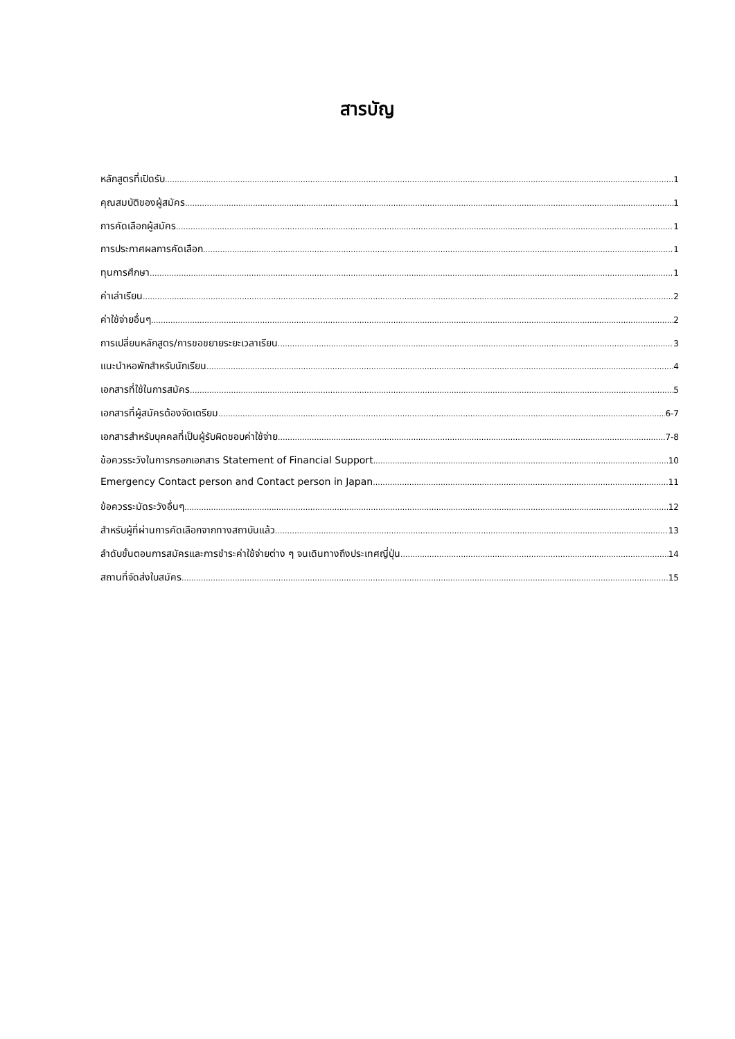สารบัญ
หลักสูตรที่เปิดรับ 1
คุณสมบัติของผู้สมัคร 1
การคัดเลือกผู้สมัคร 1
การประกาศผลการคัดเลือก 1
ทุนการศึกษา 1
ค่าเล่าเรียน 2
ค่าใช้จ่ายอื่นๆ 2
การเปลี่ยนหลักสูตร/การขอขยายระยะเวลาเรียน 3
แนะนำหอพักสำหรับนักเรียน 4
เอกสารที่ใช้ในการสมัคร 5
เอกสารที่ผู้สมัครต้องจัดเตรียม 6-7
เอกสารสำหรับบุคคลที่เป็นผู้รับผิดชอบค่าใช้จ่าย 7-8
ข้อควรระวังในการกรอกเอกสาร Statement of Financial Support 10
Emergency Contact person and Contact person in Japan 11
ข้อควรระมัดระวังอื่นๆ 12
สำหรับผู้ที่ผ่านการคัดเลือกจากทางสถาบันแล้ว 13
ลำดับขั้นตอนการสมัครและการชำระค่าใช้จ่ายต่าง ๆ จนเดินทางถึงประเทศญี่ปุ่น 14
สถานที่จัดส่งใบสมัคร 15